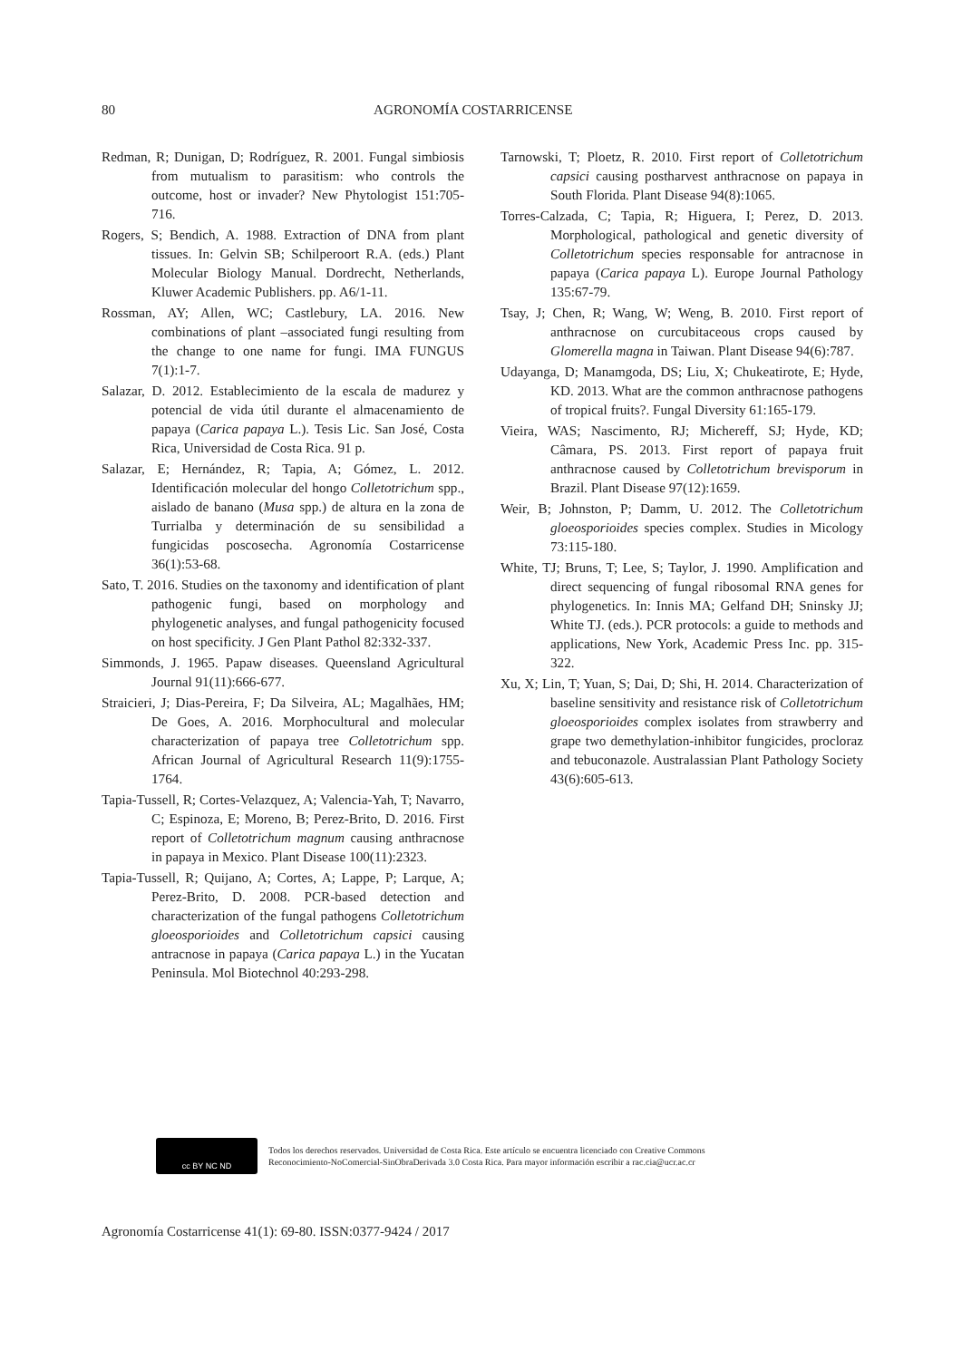80 AGRONOMÍA COSTARRICENSE
Redman, R; Dunigan, D; Rodríguez, R. 2001. Fungal simbiosis from mutualism to parasitism: who controls the outcome, host or invader? New Phytologist 151:705-716.
Rogers, S; Bendich, A. 1988. Extraction of DNA from plant tissues. In: Gelvin SB; Schilperoort R.A. (eds.) Plant Molecular Biology Manual. Dordrecht, Netherlands, Kluwer Academic Publishers. pp. A6/1-11.
Rossman, AY; Allen, WC; Castlebury, LA. 2016. New combinations of plant –associated fungi resulting from the change to one name for fungi. IMA FUNGUS 7(1):1-7.
Salazar, D. 2012. Establecimiento de la escala de madurez y potencial de vida útil durante el almacenamiento de papaya (Carica papaya L.). Tesis Lic. San José, Costa Rica, Universidad de Costa Rica. 91 p.
Salazar, E; Hernández, R; Tapia, A; Gómez, L. 2012. Identificación molecular del hongo Colletotrichum spp., aislado de banano (Musa spp.) de altura en la zona de Turrialba y determinación de su sensibilidad a fungicidas poscosecha. Agronomía Costarricense 36(1):53-68.
Sato, T. 2016. Studies on the taxonomy and identification of plant pathogenic fungi, based on morphology and phylogenetic analyses, and fungal pathogenicity focused on host specificity. J Gen Plant Pathol 82:332-337.
Simmonds, J. 1965. Papaw diseases. Queensland Agricultural Journal 91(11):666-677.
Straicieri, J; Dias-Pereira, F; Da Silveira, AL; Magalhães, HM; De Goes, A. 2016. Morphocultural and molecular characterization of papaya tree Colletotrichum spp. African Journal of Agricultural Research 11(9):1755-1764.
Tapia-Tussell, R; Cortes-Velazquez, A; Valencia-Yah, T; Navarro, C; Espinoza, E; Moreno, B; Perez-Brito, D. 2016. First report of Colletotrichum magnum causing anthracnose in papaya in Mexico. Plant Disease 100(11):2323.
Tapia-Tussell, R; Quijano, A; Cortes, A; Lappe, P; Larque, A; Perez-Brito, D. 2008. PCR-based detection and characterization of the fungal pathogens Colletotrichum gloeosporioides and Colletotrichum capsici causing antracnose in papaya (Carica papaya L.) in the Yucatan Peninsula. Mol Biotechnol 40:293-298.
Tarnowski, T; Ploetz, R. 2010. First report of Colletotrichum capsici causing postharvest anthracnose on papaya in South Florida. Plant Disease 94(8):1065.
Torres-Calzada, C; Tapia, R; Higuera, I; Perez, D. 2013. Morphological, pathological and genetic diversity of Colletotrichum species responsable for antracnose in papaya (Carica papaya L). Europe Journal Pathology 135:67-79.
Tsay, J; Chen, R; Wang, W; Weng, B. 2010. First report of anthracnose on curcubitaceous crops caused by Glomerella magna in Taiwan. Plant Disease 94(6):787.
Udayanga, D; Manamgoda, DS; Liu, X; Chukeatirote, E; Hyde, KD. 2013. What are the common anthracnose pathogens of tropical fruits?. Fungal Diversity 61:165-179.
Vieira, WAS; Nascimento, RJ; Michereff, SJ; Hyde, KD; Câmara, PS. 2013. First report of papaya fruit anthracnose caused by Colletotrichum brevisporum in Brazil. Plant Disease 97(12):1659.
Weir, B; Johnston, P; Damm, U. 2012. The Colletotrichum gloeosporioides species complex. Studies in Micology 73:115-180.
White, TJ; Bruns, T; Lee, S; Taylor, J. 1990. Amplification and direct sequencing of fungal ribosomal RNA genes for phylogenetics. In: Innis MA; Gelfand DH; Sninsky JJ; White TJ. (eds.). PCR protocols: a guide to methods and applications, New York, Academic Press Inc. pp. 315-322.
Xu, X; Lin, T; Yuan, S; Dai, D; Shi, H. 2014. Characterization of baseline sensitivity and resistance risk of Colletotrichum gloeosporioides complex isolates from strawberry and grape two demethylation-inhibitor fungicides, procloraz and tebuconazole. Australassian Plant Pathology Society 43(6):605-613.
cc BY NC ND
Todos los derechos reservados. Universidad de Costa Rica. Este artículo se encuentra licenciado con Creative Commons
Reconocimiento-NoComercial-SinObraDerivada 3.0 Costa Rica. Para mayor información escribir a rac.cia@ucr.ac.cr
Agronomía Costarricense 41(1): 69-80. ISSN:0377-9424 / 2017